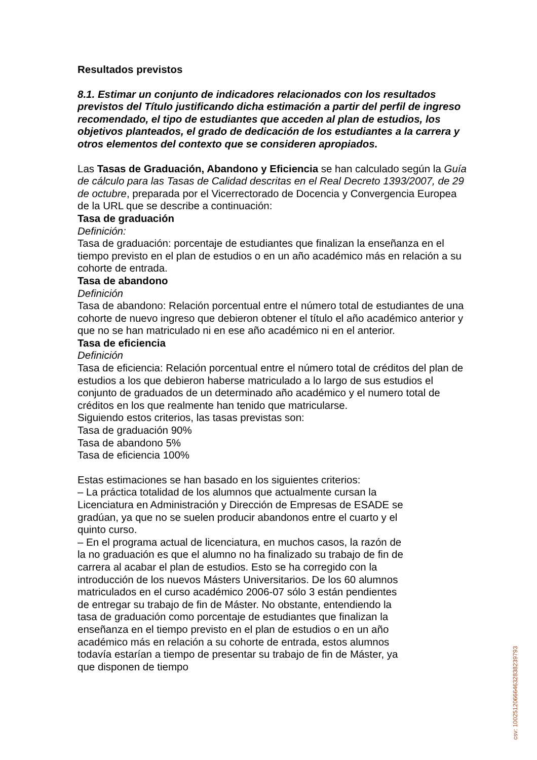Resultados previstos
8.1. Estimar un conjunto de indicadores relacionados con los resultados previstos del Título justificando dicha estimación a partir del perfil de ingreso recomendado, el tipo de estudiantes que acceden al plan de estudios, los objetivos planteados, el grado de dedicación de los estudiantes a la carrera y otros elementos del contexto que se consideren apropiados.
Las Tasas de Graduación, Abandono y Eficiencia se han calculado según la Guía de cálculo para las Tasas de Calidad descritas en el Real Decreto 1393/2007, de 29 de octubre, preparada por el Vicerrectorado de Docencia y Convergencia Europea de la URL que se describe a continuación:
Tasa de graduación
Definición:
Tasa de graduación: porcentaje de estudiantes que finalizan la enseñanza en el tiempo previsto en el plan de estudios o en un año académico más en relación a su cohorte de entrada.
Tasa de abandono
Definición
Tasa de abandono: Relación porcentual entre el número total de estudiantes de una cohorte de nuevo ingreso que debieron obtener el título el año académico anterior y que no se han matriculado ni en ese año académico ni en el anterior.
Tasa de eficiencia
Definición
Tasa de eficiencia: Relación porcentual entre el número total de créditos del plan de estudios a los que debieron haberse matriculado a lo largo de sus estudios el conjunto de graduados de un determinado año académico y el numero total de créditos en los que realmente han tenido que matricularse.
Siguiendo estos criterios, las tasas previstas son:
Tasa de graduación 90%
Tasa de abandono 5%
Tasa de eficiencia 100%
Estas estimaciones se han basado en los siguientes criterios:
– La práctica totalidad de los alumnos que actualmente cursan la Licenciatura en Administración y Dirección de Empresas de ESADE se gradúan, ya que no se suelen producir abandonos entre el cuarto y el quinto curso.
– En el programa actual de licenciatura, en muchos casos, la razón de la no graduación es que el alumno no ha finalizado su trabajo de fin de carrera al acabar el plan de estudios. Esto se ha corregido con la introducción de los nuevos Másters Universitarios. De los 60 alumnos matriculados en el curso académico 2006-07 sólo 3 están pendientes de entregar su trabajo de fin de Máster. No obstante, entendiendo la tasa de graduación como porcentaje de estudiantes que finalizan la enseñanza en el tiempo previsto en el plan de estudios o en un año académico más en relación a su cohorte de entrada, estos alumnos todavía estarían a tiempo de presentar su trabajo de fin de Máster, ya que disponen de tiempo
csv: 100251206664632838239793